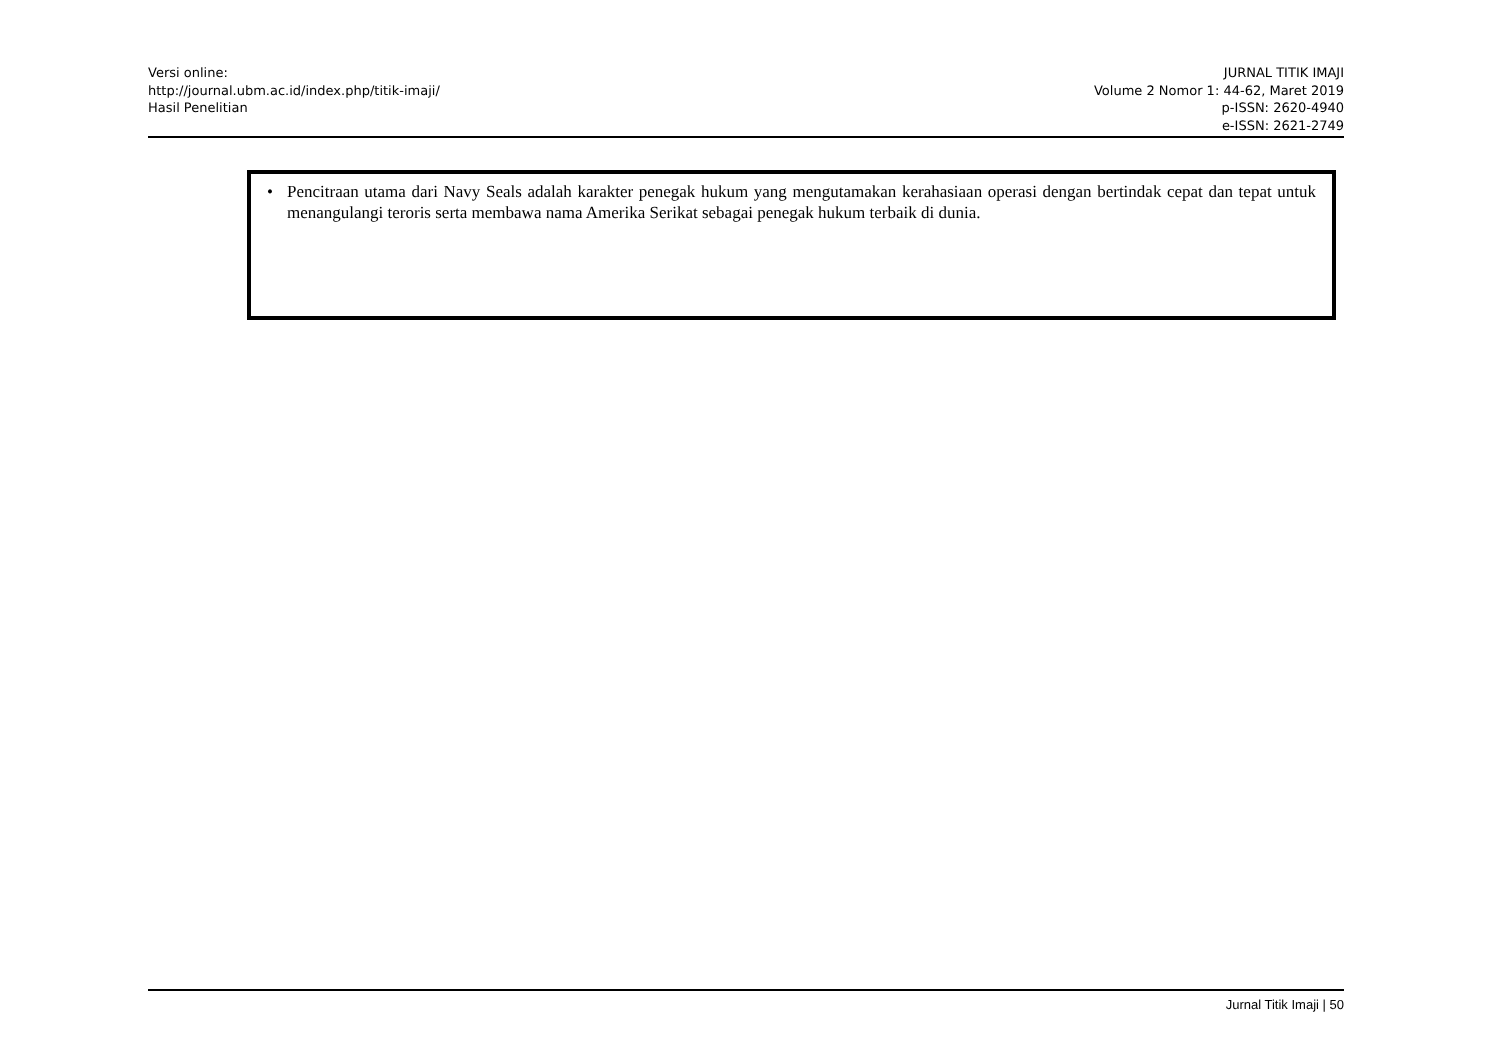Versi online:
http://journal.ubm.ac.id/index.php/titik-imaji/
Hasil Penelitian
JURNAL TITIK IMAJI
Volume 2 Nomor 1: 44-62, Maret 2019
p-ISSN: 2620-4940
e-ISSN: 2621-2749
• Pencitraan utama dari Navy Seals adalah karakter penegak hukum yang mengutamakan kerahasiaan operasi dengan bertindak cepat dan tepat untuk menangulangi teroris serta membawa nama Amerika Serikat sebagai penegak hukum terbaik di dunia.
Jurnal Titik Imaji | 50